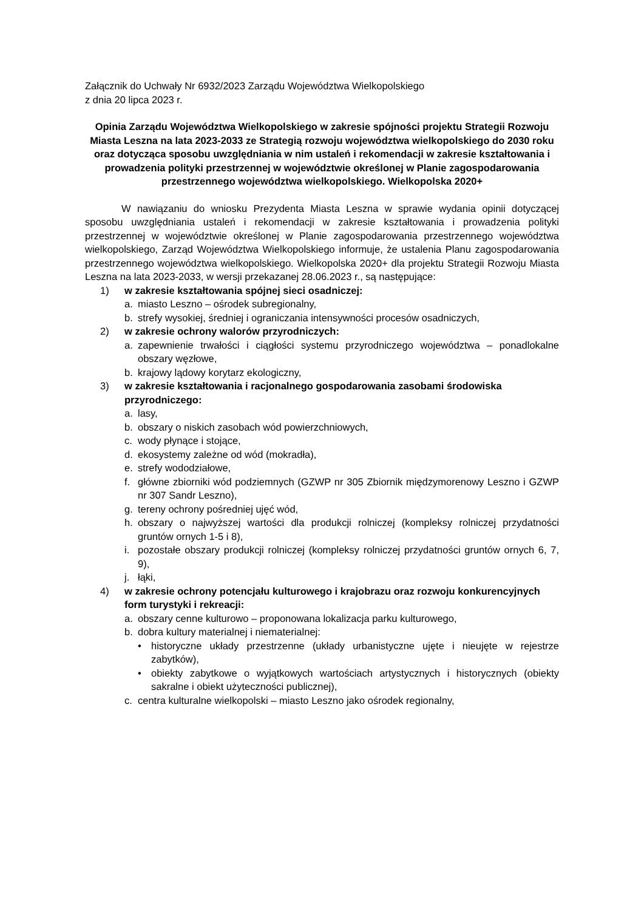Załącznik do Uchwały Nr 6932/2023 Zarządu Województwa Wielkopolskiego
z dnia 20 lipca 2023 r.
Opinia Zarządu Województwa Wielkopolskiego w zakresie spójności projektu Strategii Rozwoju Miasta Leszna na lata 2023-2033 ze Strategią rozwoju województwa wielkopolskiego do 2030 roku oraz dotycząca sposobu uwzględniania w nim ustaleń i rekomendacji w zakresie kształtowania i prowadzenia polityki przestrzennej w województwie określonej w Planie zagospodarowania przestrzennego województwa wielkopolskiego. Wielkopolska 2020+
W nawiązaniu do wniosku Prezydenta Miasta Leszna w sprawie wydania opinii dotyczącej sposobu uwzględniania ustaleń i rekomendacji w zakresie kształtowania i prowadzenia polityki przestrzennej w województwie określonej w Planie zagospodarowania przestrzennego województwa wielkopolskiego, Zarząd Województwa Wielkopolskiego informuje, że ustalenia Planu zagospodarowania przestrzennego województwa wielkopolskiego. Wielkopolska 2020+ dla projektu Strategii Rozwoju Miasta Leszna na lata 2023-2033, w wersji przekazanej 28.06.2023 r., są następujące:
1) w zakresie kształtowania spójnej sieci osadniczej:
a. miasto Leszno – ośrodek subregionalny,
b. strefy wysokiej, średniej i ograniczania intensywności procesów osadniczych,
2) w zakresie ochrony walorów przyrodniczych:
a. zapewnienie trwałości i ciągłości systemu przyrodniczego województwa – ponadlokalne obszary węzłowe,
b. krajowy lądowy korytarz ekologiczny,
3) w zakresie kształtowania i racjonalnego gospodarowania zasobami środowiska przyrodniczego:
a. lasy,
b. obszary o niskich zasobach wód powierzchniowych,
c. wody płynące i stojące,
d. ekosystemy zależne od wód (mokradła),
e. strefy wododziałowe,
f. główne zbiorniki wód podziemnych (GZWP nr 305 Zbiornik międzymorenowy Leszno i GZWP nr 307 Sandr Leszno),
g. tereny ochrony pośredniej ujęć wód,
h. obszary o najwyższej wartości dla produkcji rolniczej (kompleksy rolniczej przydatności gruntów ornych 1-5 i 8),
i. pozostałe obszary produkcji rolniczej (kompleksy rolniczej przydatności gruntów ornych 6, 7, 9),
j. łąki,
4) w zakresie ochrony potencjału kulturowego i krajobrazu oraz rozwoju konkurencyjnych form turystyki i rekreacji:
a. obszary cenne kulturowo – proponowana lokalizacja parku kulturowego,
b. dobra kultury materialnej i niematerialnej:
• historyczne układy przestrzenne (układy urbanistyczne ujęte i nieujęte w rejestrze zabytków),
• obiekty zabytkowe o wyjątkowych wartościach artystycznych i historycznych (obiekty sakralne i obiekt użyteczności publicznej),
c. centra kulturalne wielkopolski – miasto Leszno jako ośrodek regionalny,